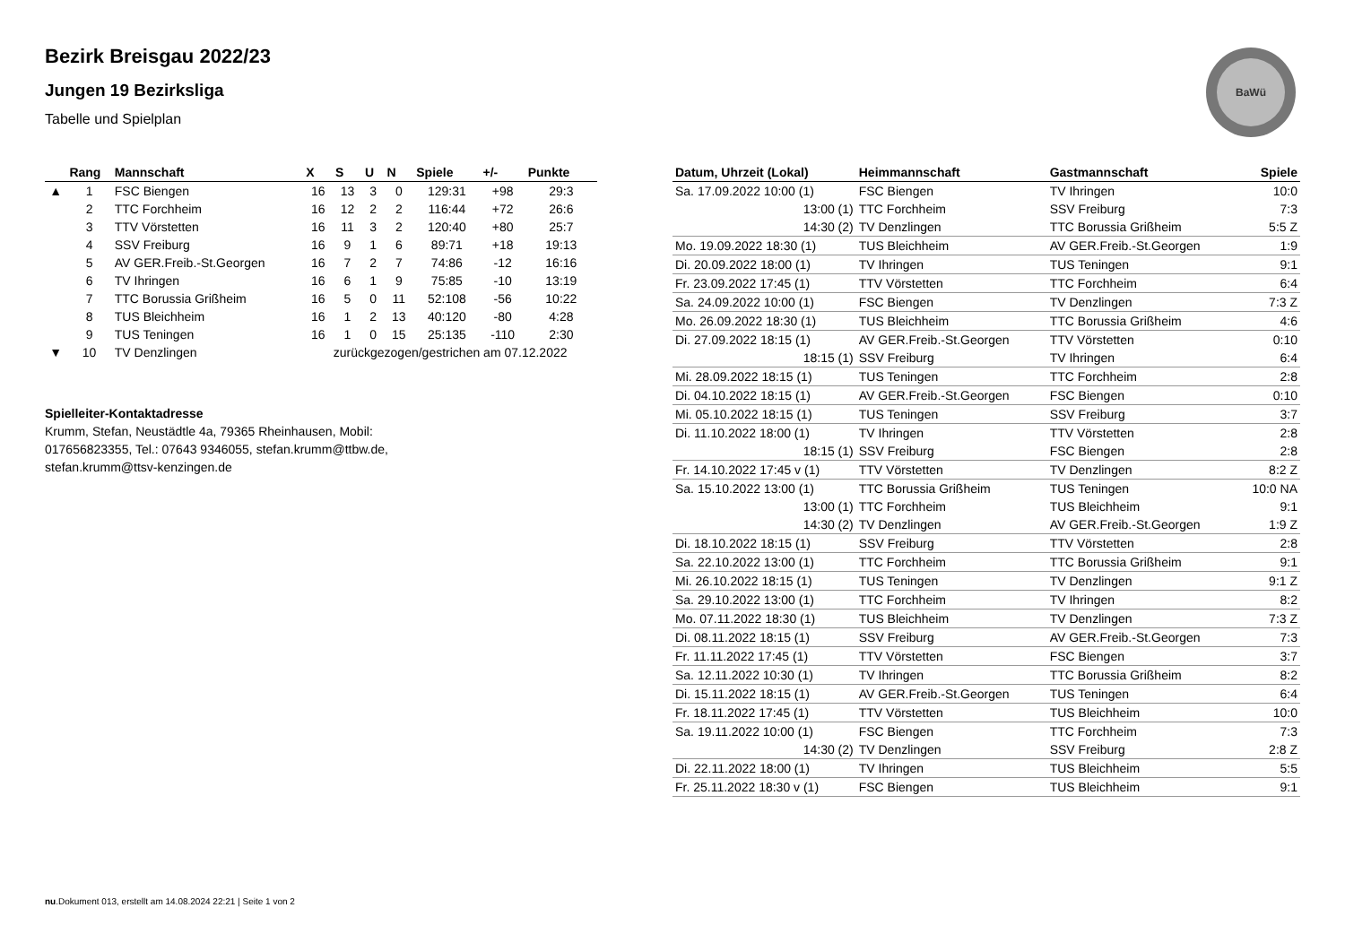BaWü
Bezirk Breisgau 2022/23
Jungen 19 Bezirksliga
Tabelle und Spielplan
| | Rang | Mannschaft | X | S | U | N | Spiele | +/- | Punkte |
| --- | --- | --- | --- | --- | --- | --- | --- | --- | --- |
| ▲ | 1 | FSC Biengen | 16 | 13 | 3 | 0 | 129:31 | +98 | 29:3 |
| | 2 | TTC Forchheim | 16 | 12 | 2 | 2 | 116:44 | +72 | 26:6 |
| | 3 | TTV Vörstetten | 16 | 11 | 3 | 2 | 120:40 | +80 | 25:7 |
| | 4 | SSV Freiburg | 16 | 9 | 1 | 6 | 89:71 | +18 | 19:13 |
| | 5 | AV GER.Freib.-St.Georgen | 16 | 7 | 2 | 7 | 74:86 | -12 | 16:16 |
| | 6 | TV Ihringen | 16 | 6 | 1 | 9 | 75:85 | -10 | 13:19 |
| | 7 | TTC Borussia Grißheim | 16 | 5 | 0 | 11 | 52:108 | -56 | 10:22 |
| | 8 | TUS Bleichheim | 16 | 1 | 2 | 13 | 40:120 | -80 | 4:28 |
| | 9 | TUS Teningen | 16 | 1 | 0 | 15 | 25:135 | -110 | 2:30 |
| ▼ | 10 | TV Denzlingen | zurückgezogen/gestrichen am 07.12.2022 | | | | | | |
Spielleiter-Kontaktadresse
Krumm, Stefan, Neustädtle 4a, 79365 Rheinhausen, Mobil: 017656823355, Tel.: 07643 9346055, stefan.krumm@ttbw.de, stefan.krumm@ttsv-kenzingen.de
| Datum, Uhrzeit (Lokal) | Heimmannschaft | Gastmannschaft | Spiele |
| --- | --- | --- | --- |
| Sa. 17.09.2022 10:00 (1) | FSC Biengen | TV Ihringen | 10:0 |
| 13:00 (1) | TTC Forchheim | SSV Freiburg | 7:3 |
| 14:30 (2) | TV Denzlingen | TTC Borussia Grißheim | 5:5 Z |
| Mo. 19.09.2022 18:30 (1) | TUS Bleichheim | AV GER.Freib.-St.Georgen | 1:9 |
| Di. 20.09.2022 18:00 (1) | TV Ihringen | TUS Teningen | 9:1 |
| Fr. 23.09.2022 17:45 (1) | TTV Vörstetten | TTC Forchheim | 6:4 |
| Sa. 24.09.2022 10:00 (1) | FSC Biengen | TV Denzlingen | 7:3 Z |
| Mo. 26.09.2022 18:30 (1) | TUS Bleichheim | TTC Borussia Grißheim | 4:6 |
| Di. 27.09.2022 18:15 (1) | AV GER.Freib.-St.Georgen | TTV Vörstetten | 0:10 |
| 18:15 (1) | SSV Freiburg | TV Ihringen | 6:4 |
| Mi. 28.09.2022 18:15 (1) | TUS Teningen | TTC Forchheim | 2:8 |
| Di. 04.10.2022 18:15 (1) | AV GER.Freib.-St.Georgen | FSC Biengen | 0:10 |
| Mi. 05.10.2022 18:15 (1) | TUS Teningen | SSV Freiburg | 3:7 |
| Di. 11.10.2022 18:00 (1) | TV Ihringen | TTV Vörstetten | 2:8 |
| 18:15 (1) | SSV Freiburg | FSC Biengen | 2:8 |
| Fr. 14.10.2022 17:45 v (1) | TTV Vörstetten | TV Denzlingen | 8:2 Z |
| Sa. 15.10.2022 13:00 (1) | TTC Borussia Grißheim | TUS Teningen | 10:0 NA |
| 13:00 (1) | TTC Forchheim | TUS Bleichheim | 9:1 |
| 14:30 (2) | TV Denzlingen | AV GER.Freib.-St.Georgen | 1:9 Z |
| Di. 18.10.2022 18:15 (1) | SSV Freiburg | TTV Vörstetten | 2:8 |
| Sa. 22.10.2022 13:00 (1) | TTC Forchheim | TTC Borussia Grißheim | 9:1 |
| Mi. 26.10.2022 18:15 (1) | TUS Teningen | TV Denzlingen | 9:1 Z |
| Sa. 29.10.2022 13:00 (1) | TTC Forchheim | TV Ihringen | 8:2 |
| Mo. 07.11.2022 18:30 (1) | TUS Bleichheim | TV Denzlingen | 7:3 Z |
| Di. 08.11.2022 18:15 (1) | SSV Freiburg | AV GER.Freib.-St.Georgen | 7:3 |
| Fr. 11.11.2022 17:45 (1) | TTV Vörstetten | FSC Biengen | 3:7 |
| Sa. 12.11.2022 10:30 (1) | TV Ihringen | TTC Borussia Grißheim | 8:2 |
| Di. 15.11.2022 18:15 (1) | AV GER.Freib.-St.Georgen | TUS Teningen | 6:4 |
| Fr. 18.11.2022 17:45 (1) | TTV Vörstetten | TUS Bleichheim | 10:0 |
| Sa. 19.11.2022 10:00 (1) | FSC Biengen | TTC Forchheim | 7:3 |
| 14:30 (2) | TV Denzlingen | SSV Freiburg | 2:8 Z |
| Di. 22.11.2022 18:00 (1) | TV Ihringen | TUS Bleichheim | 5:5 |
| Fr. 25.11.2022 18:30 v (1) | FSC Biengen | TUS Bleichheim | 9:1 |
nu.Dokument 013, erstellt am 14.08.2024 22:21 | Seite 1 von 2